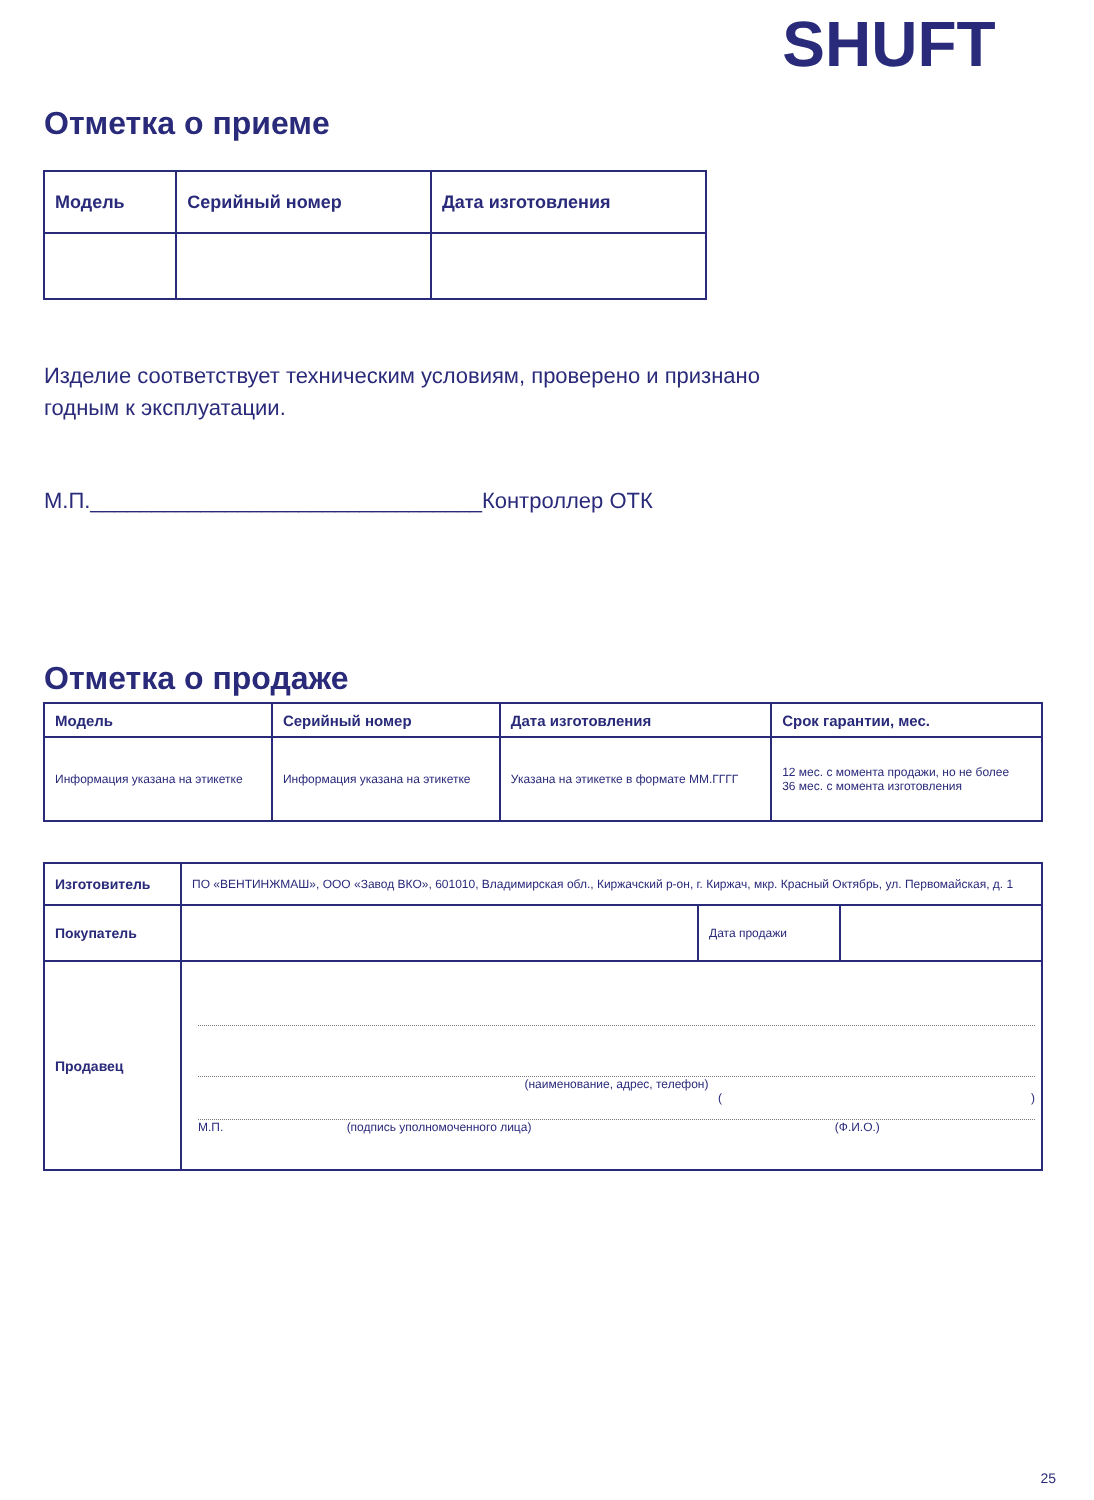SHUFT
Отметка о приеме
| Модель | Серийный номер | Дата изготовления |
| --- | --- | --- |
Изделие соответствует техническим условиям, проверено и признано
годным к эксплуатации.
М.П.________________________________Контроллер ОТК
Отметка о продаже
| Модель | Серийный номер | Дата изготовления | Срок гарантии, мес. |
| --- | --- | --- | --- |
| Информация указана на этикетке | Информация указана на этикетке | Указана на этикетке в формате ММ.ГГГГ | 12 мес. с момента продажи, но не более 36 мес. с момента изготовления |
| Изготовитель | ПО «ВЕНТИНЖМАШ», ООО «Завод ВКО», 601010, Владимирская обл., Киржачский р-он, г. Киржач, мкр. Красный Октябрь, ул. Первомайская, д. 1 | | |
| Покупатель | | Дата продажи | |
| Продавец | (наименование, адрес, телефон) ( ) М.П. (подпись уполномоченного лица) (Ф.И.О.) | | |
25